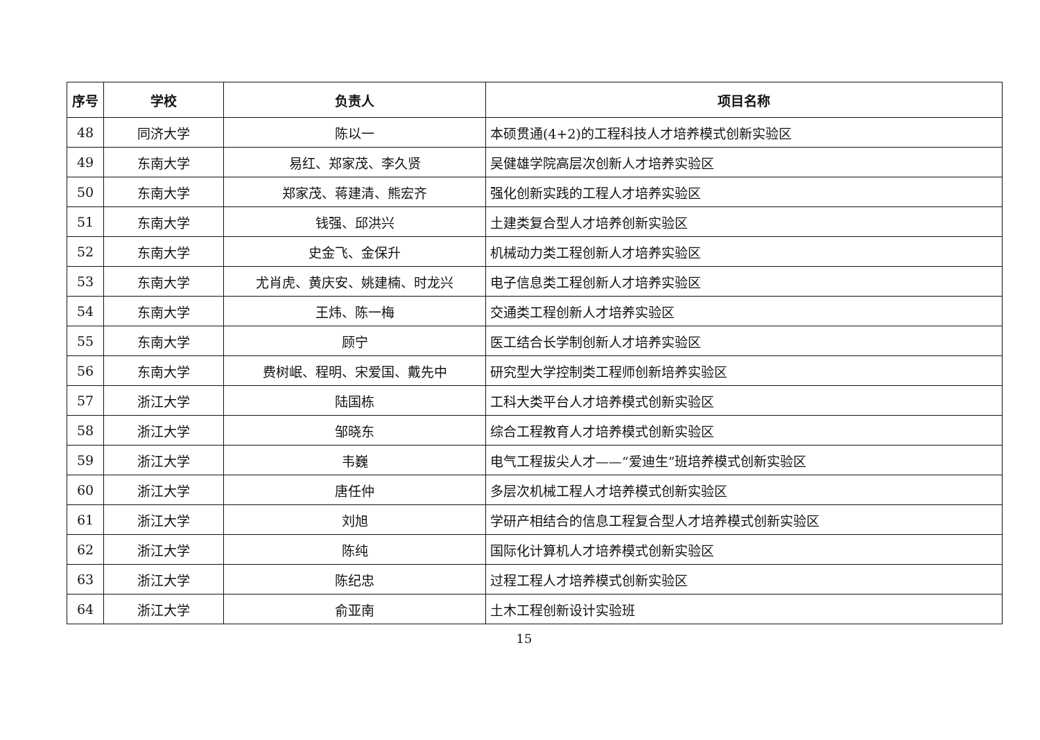| 序号 | 学校 | 负责人 | 项目名称 |
| --- | --- | --- | --- |
| 48 | 同济大学 | 陈以一 | 本硕贯通(4+2)的工程科技人才培养模式创新实验区 |
| 49 | 东南大学 | 易红、郑家茂、李久贤 | 吴健雄学院高层次创新人才培养实验区 |
| 50 | 东南大学 | 郑家茂、蒋建清、熊宏齐 | 强化创新实践的工程人才培养实验区 |
| 51 | 东南大学 | 钱强、邱洪兴 | 土建类复合型人才培养创新实验区 |
| 52 | 东南大学 | 史金飞、金保升 | 机械动力类工程创新人才培养实验区 |
| 53 | 东南大学 | 尤肖虎、黄庆安、姚建楠、时龙兴 | 电子信息类工程创新人才培养实验区 |
| 54 | 东南大学 | 王炜、陈一梅 | 交通类工程创新人才培养实验区 |
| 55 | 东南大学 | 顾宁 | 医工结合长学制创新人才培养实验区 |
| 56 | 东南大学 | 费树岷、程明、宋爱国、戴先中 | 研究型大学控制类工程师创新培养实验区 |
| 57 | 浙江大学 | 陆国栋 | 工科大类平台人才培养模式创新实验区 |
| 58 | 浙江大学 | 邹晓东 | 综合工程教育人才培养模式创新实验区 |
| 59 | 浙江大学 | 韦巍 | 电气工程拔尖人才——“爱迪生”班培养模式创新实验区 |
| 60 | 浙江大学 | 唐任仲 | 多层次机械工程人才培养模式创新实验区 |
| 61 | 浙江大学 | 刘旭 | 学研产相结合的信息工程复合型人才培养模式创新实验区 |
| 62 | 浙江大学 | 陈纯 | 国际化计算机人才培养模式创新实验区 |
| 63 | 浙江大学 | 陈纪忠 | 过程工程人才培养模式创新实验区 |
| 64 | 浙江大学 | 俞亚南 | 土木工程创新设计实验班 |
15